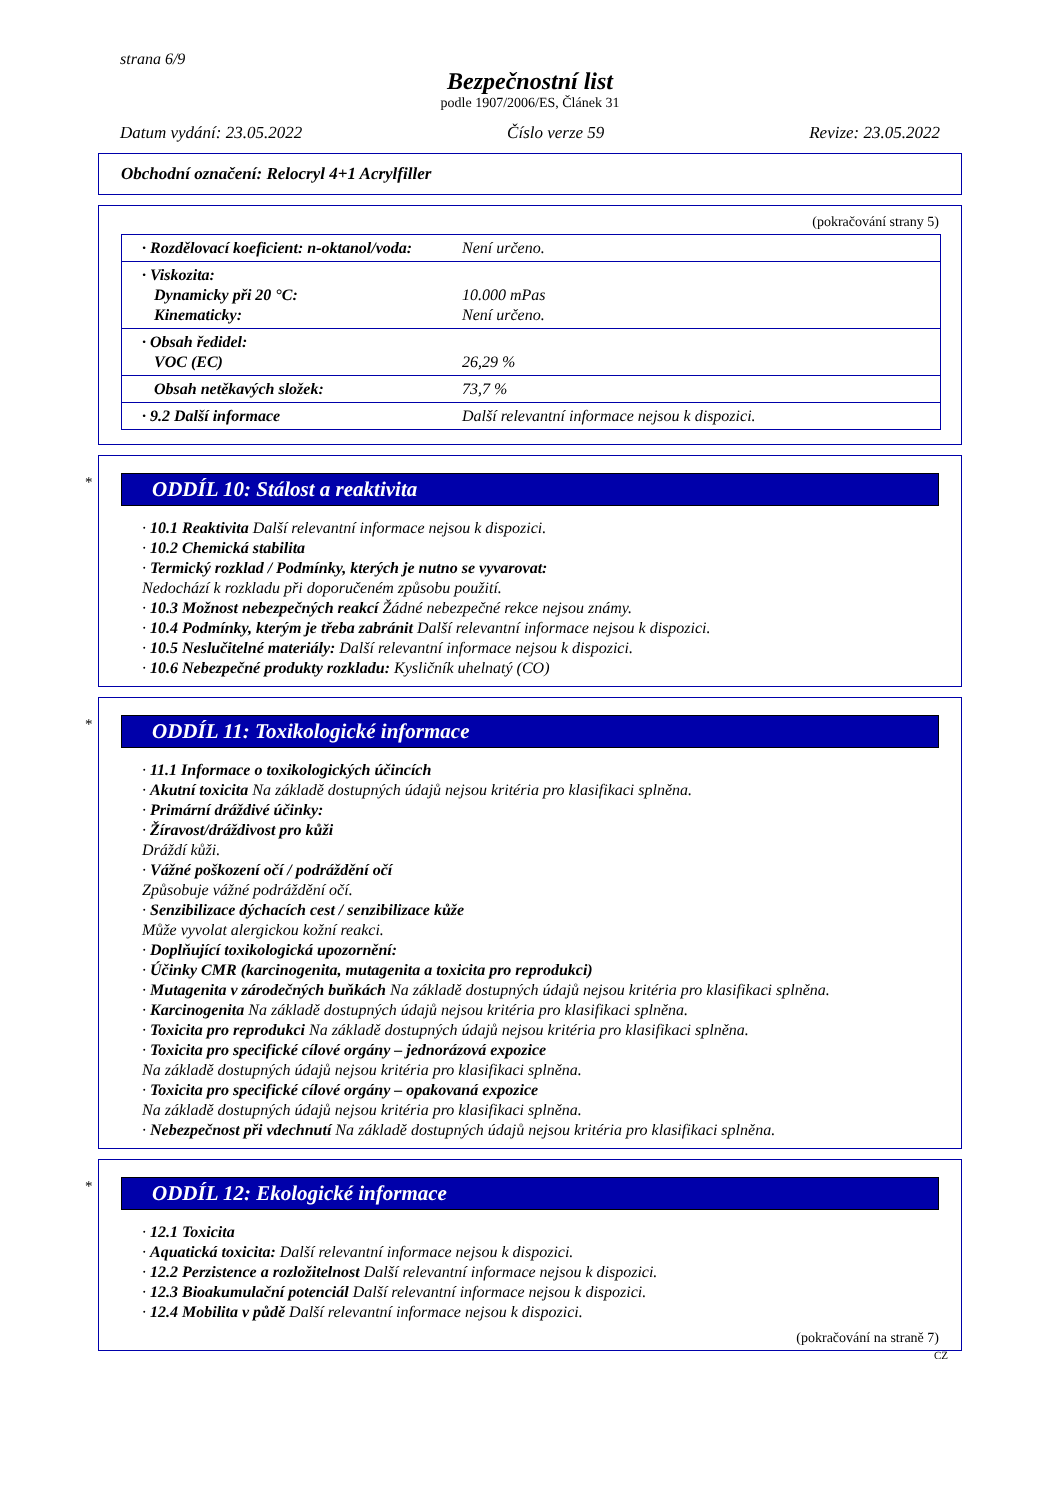strana 6/9
Bezpečnostní list
podle 1907/2006/ES, Článek 31
Datum vydání: 23.05.2022 Číslo verze 59 Revize: 23.05.2022
Obchodní označení: Relocryl 4+1 Acrylfiller
(pokračování strany 5)
| · Rozdělovací koeficient: n-oktanol/voda: | Není určeno. |
| · Viskozita: Dynamicky při 20 °C: Kinematicky: | 10.000 mPas Není určeno. |
| · Obsah ředidel: VOC (EC) | 26,29 % |
| Obsah netěkavých složek: | 73,7 % |
| · 9.2 Další informace | Další relevantní informace nejsou k dispozici. |
*
ODDÍL 10: Stálost a reaktivita
· 10.1 Reaktivita Další relevantní informace nejsou k dispozici.
· 10.2 Chemická stabilita
· Termický rozklad / Podmínky, kterých je nutno se vyvarovat:
Nedochází k rozkladu při doporučeném způsobu použití.
· 10.3 Možnost nebezpečných reakcí Žádné nebezpečné rekce nejsou známy.
· 10.4 Podmínky, kterým je třeba zabránit Další relevantní informace nejsou k dispozici.
· 10.5 Neslučitelné materiály: Další relevantní informace nejsou k dispozici.
· 10.6 Nebezpečné produkty rozkladu: Kysličník uhelnatý (CO)
*
ODDÍL 11: Toxikologické informace
· 11.1 Informace o toxikologických účincích
· Akutní toxicita Na základě dostupných údajů nejsou kritéria pro klasifikaci splněna.
· Primární dráždivé účinky:
· Žíravost/dráždivost pro kůži
Dráždí kůži.
· Vážné poškození očí / podráždění očí
Způsobuje vážné podráždění očí.
· Senzibilizace dýchacích cest / senzibilizace kůže
Může vyvolat alergickou kožní reakci.
· Doplňující toxikologická upozornění:
· Účinky CMR (karcinogenita, mutagenita a toxicita pro reprodukci)
· Mutagenita v zárodečných buňkách Na základě dostupných údajů nejsou kritéria pro klasifikaci splněna.
· Karcinogenita Na základě dostupných údajů nejsou kritéria pro klasifikaci splněna.
· Toxicita pro reprodukci Na základě dostupných údajů nejsou kritéria pro klasifikaci splněna.
· Toxicita pro specifické cílové orgány – jednorázová expozice
Na základě dostupných údajů nejsou kritéria pro klasifikaci splněna.
· Toxicita pro specifické cílové orgány – opakovaná expozice
Na základě dostupných údajů nejsou kritéria pro klasifikaci splněna.
· Nebezpečnost při vdechnutí Na základě dostupných údajů nejsou kritéria pro klasifikaci splněna.
*
ODDÍL 12: Ekologické informace
· 12.1 Toxicita
· Aquatická toxicita: Další relevantní informace nejsou k dispozici.
· 12.2 Perzistence a rozložitelnost Další relevantní informace nejsou k dispozici.
· 12.3 Bioakumulační potenciál Další relevantní informace nejsou k dispozici.
· 12.4 Mobilita v půdě Další relevantní informace nejsou k dispozici.
(pokračování na straně 7)
CZ